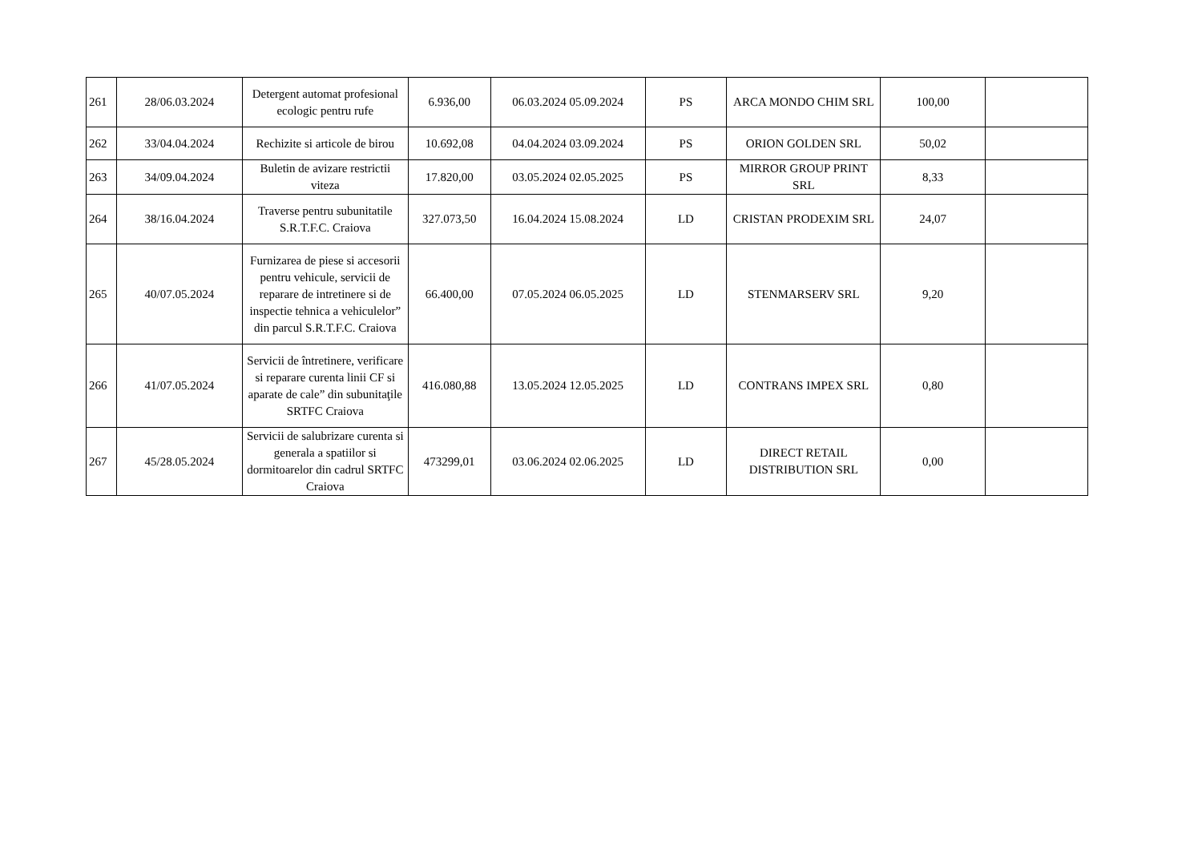| 261 | 28/06.03.2024 | Detergent automat profesional ecologic pentru rufe | 6.936,00 | 06.03.2024 05.09.2024 | PS | ARCA MONDO CHIM SRL | 100,00 | |
| 262 | 33/04.04.2024 | Rechizite si articole de birou | 10.692,08 | 04.04.2024 03.09.2024 | PS | ORION GOLDEN SRL | 50,02 | |
| 263 | 34/09.04.2024 | Buletin de avizare restrictii viteza | 17.820,00 | 03.05.2024 02.05.2025 | PS | MIRROR GROUP PRINT SRL | 8,33 | |
| 264 | 38/16.04.2024 | Traverse pentru subunitatile S.R.T.F.C. Craiova | 327.073,50 | 16.04.2024 15.08.2024 | LD | CRISTAN PRODEXIM SRL | 24,07 | |
| 265 | 40/07.05.2024 | Furnizarea de piese si accesorii pentru vehicule, servicii de reparare de intretinere si de inspectie tehnica a vehiculelor” din parcul S.R.T.F.C. Craiova | 66.400,00 | 07.05.2024 06.05.2025 | LD | STENMARSERV SRL | 9,20 | |
| 266 | 41/07.05.2024 | Servicii de întretinere, verificare si reparare curenta linii CF si aparate de cale” din subunitaţile SRTFC Craiova | 416.080,88 | 13.05.2024 12.05.2025 | LD | CONTRANS IMPEX SRL | 0,80 | |
| 267 | 45/28.05.2024 | Servicii de salubrizare curenta si generala a spatiilor si dormitoarelor din cadrul SRTFC Craiova | 473299,01 | 03.06.2024 02.06.2025 | LD | DIRECT RETAIL DISTRIBUTION SRL | 0,00 | |